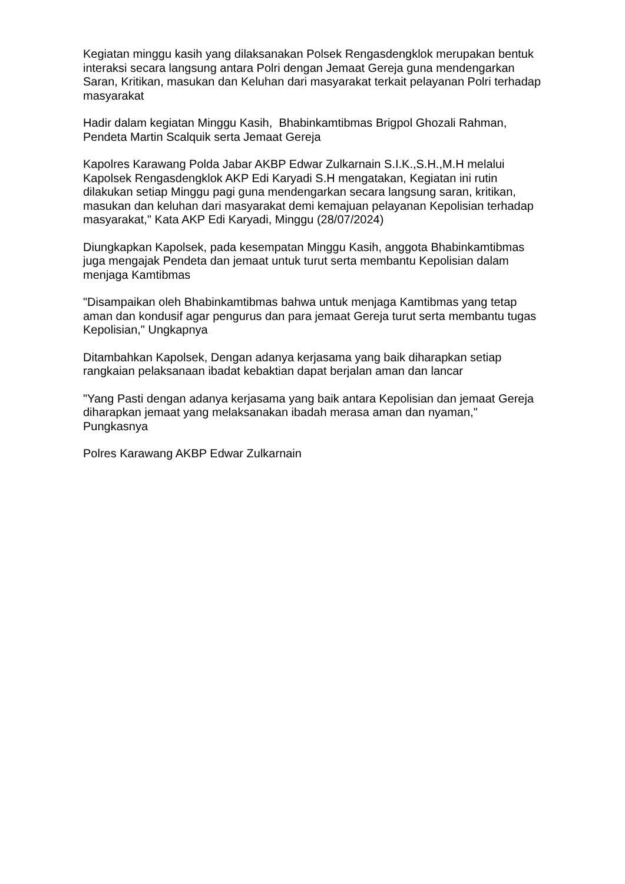Kegiatan minggu kasih yang dilaksanakan Polsek Rengasdengklok merupakan bentuk interaksi secara langsung antara Polri dengan Jemaat Gereja guna mendengarkan Saran, Kritikan, masukan dan Keluhan dari masyarakat terkait pelayanan Polri terhadap masyarakat
Hadir dalam kegiatan Minggu Kasih, Bhabinkamtibmas Brigpol Ghozali Rahman, Pendeta Martin Scalquik serta Jemaat Gereja
Kapolres Karawang Polda Jabar AKBP Edwar Zulkarnain S.I.K.,S.H.,M.H melalui Kapolsek Rengasdengklok AKP Edi Karyadi S.H mengatakan, Kegiatan ini rutin dilakukan setiap Minggu pagi guna mendengarkan secara langsung saran, kritikan, masukan dan keluhan dari masyarakat demi kemajuan pelayanan Kepolisian terhadap masyarakat," Kata AKP Edi Karyadi, Minggu (28/07/2024)
Diungkapkan Kapolsek, pada kesempatan Minggu Kasih, anggota Bhabinkamtibmas juga mengajak Pendeta dan jemaat untuk turut serta membantu Kepolisian dalam menjaga Kamtibmas
"Disampaikan oleh Bhabinkamtibmas bahwa untuk menjaga Kamtibmas yang tetap aman dan kondusif agar pengurus dan para jemaat Gereja turut serta membantu tugas Kepolisian," Ungkapnya
Ditambahkan Kapolsek, Dengan adanya kerjasama yang baik diharapkan setiap rangkaian pelaksanaan ibadat kebaktian dapat berjalan aman dan lancar
"Yang Pasti dengan adanya kerjasama yang baik antara Kepolisian dan jemaat Gereja diharapkan jemaat yang melaksanakan ibadah merasa aman dan nyaman," Pungkasnya
Polres Karawang AKBP Edwar Zulkarnain